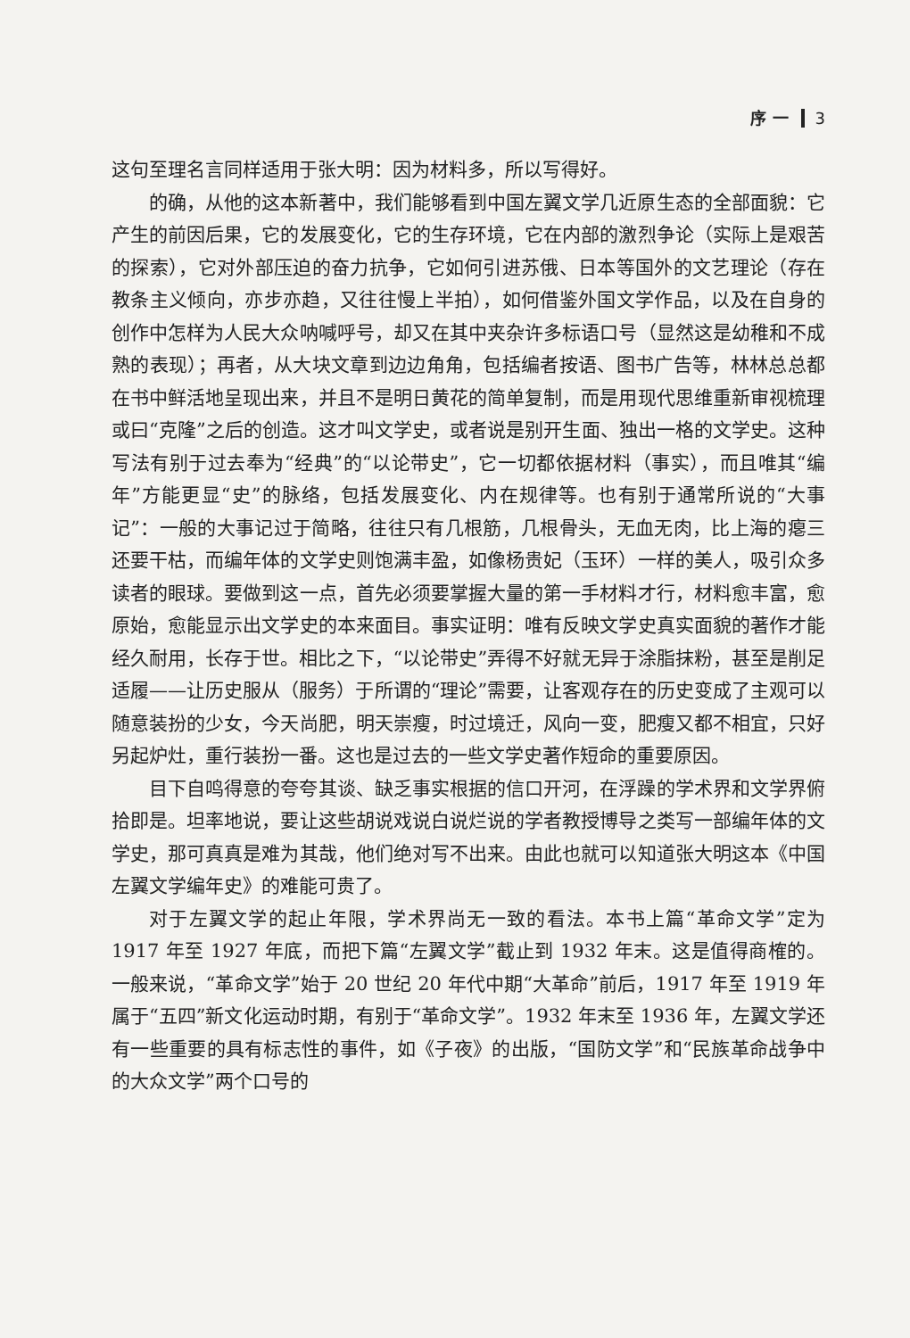序 一 3
这句至理名言同样适用于张大明：因为材料多，所以写得好。
的确，从他的这本新著中，我们能够看到中国左翼文学几近原生态的全部面貌：它产生的前因后果，它的发展变化，它的生存环境，它在内部的激烈争论（实际上是艰苦的探索），它对外部压迫的奋力抗争，它如何引进苏俄、日本等国外的文艺理论（存在教条主义倾向，亦步亦趋，又往往慢上半拍），如何借鉴外国文学作品，以及在自身的创作中怎样为人民大众呐喊呼号，却又在其中夹杂许多标语口号（显然这是幼稚和不成熟的表现）；再者，从大块文章到边边角角，包括编者按语、图书广告等，林林总总都在书中鲜活地呈现出来，并且不是明日黄花的简单复制，而是用现代思维重新审视梳理或曰“克隆”之后的创造。这才叫文学史，或者说是别开生面、独出一格的文学史。这种写法有别于过去奉为“经典”的“以论带史”，它一切都依据材料（事实），而且唯其“编年”方能更显“史”的脉络，包括发展变化、内在规律等。也有别于通常所说的“大事记”：一般的大事记过于简略，往往只有几根筋，几根骨头，无血无肉，比上海的瘪三还要干枯，而编年体的文学史则饱满丰盈，如像杨贵妃（玉环）一样的美人，吸引众多读者的眼球。要做到这一点，首先必须要掌握大量的第一手材料才行，材料愈丰富，愈原始，愈能显示出文学史的本来面目。事实证明：唯有反映文学史真实面貌的著作才能经久耐用，长存于世。相比之下，“以论带史”弄得不好就无异于涂脂抹粉，甚至是削足适履——让历史服从（服务）于所谓的“理论”需要，让客观存在的历史变成了主观可以随意装扮的少女，今天尚肥，明天崇瘦，时过境迁，风向一变，肥瘦又都不相宜，只好另起炉灶，重行装扮一番。这也是过去的一些文学史著作短命的重要原因。
目下自鸣得意的夸夸其谈、缺乏事实根据的信口开河，在浮躁的学术界和文学界俯拾即是。坦率地说，要让这些胡说戏说白说烂说的学者教授博导之类写一部编年体的文学史，那可真真是难为其哉，他们绝对写不出来。由此也就可以知道张大明这本《中国左翼文学编年史》的难能可贵了。
对于左翼文学的起止年限，学术界尚无一致的看法。本书上篇“革命文学”定为 1917 年至 1927 年底，而把下篇“左翼文学”截止到 1932 年末。这是值得商榷的。一般来说，“革命文学”始于 20 世纪 20 年代中期“大革命”前后，1917 年至 1919 年属于“五四”新文化运动时期，有别于“革命文学”。1932 年末至 1936 年，左翼文学还有一些重要的具有标志性的事件，如《子夜》的出版，“国防文学”和“民族革命战争中的大众文学”两个口号的